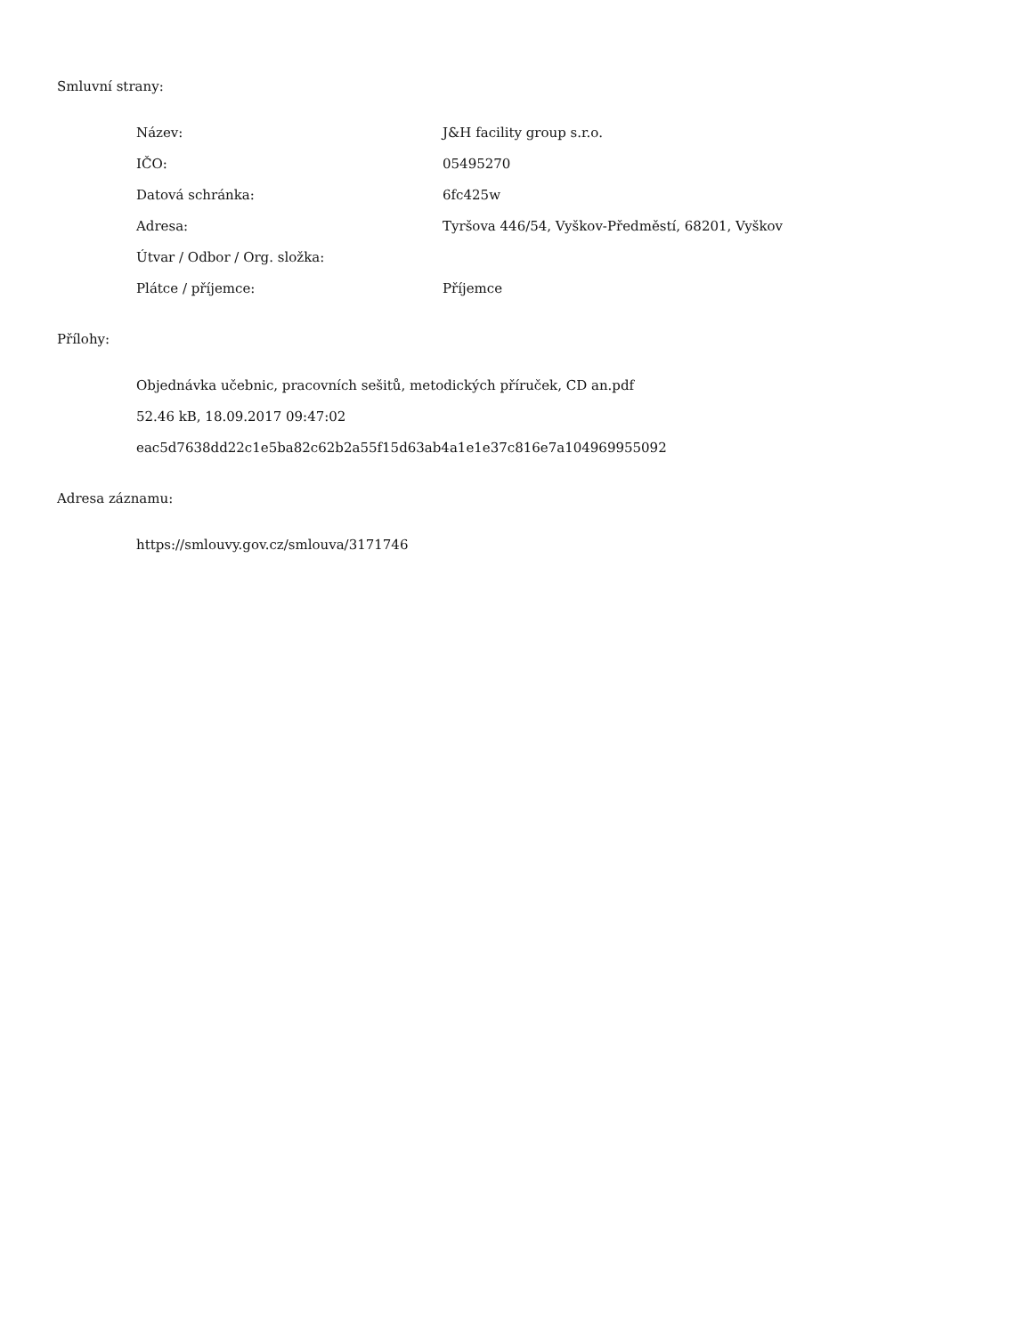Smluvní strany:
| Název: | J&H facility group s.r.o. |
| IČO: | 05495270 |
| Datová schránka: | 6fc425w |
| Adresa: | Tyršova 446/54, Vyškov-Předměstí, 68201, Vyškov |
| Útvar / Odbor / Org. složka: | |
| Plátce / příjemce: | Příjemce |
Přílohy:
Objednávka učebnic, pracovních sešitů, metodických příruček, CD an.pdf
52.46 kB, 18.09.2017 09:47:02
eac5d7638dd22c1e5ba82c62b2a55f15d63ab4a1e1e37c816e7a104969955092
Adresa záznamu:
https://smlouvy.gov.cz/smlouva/3171746